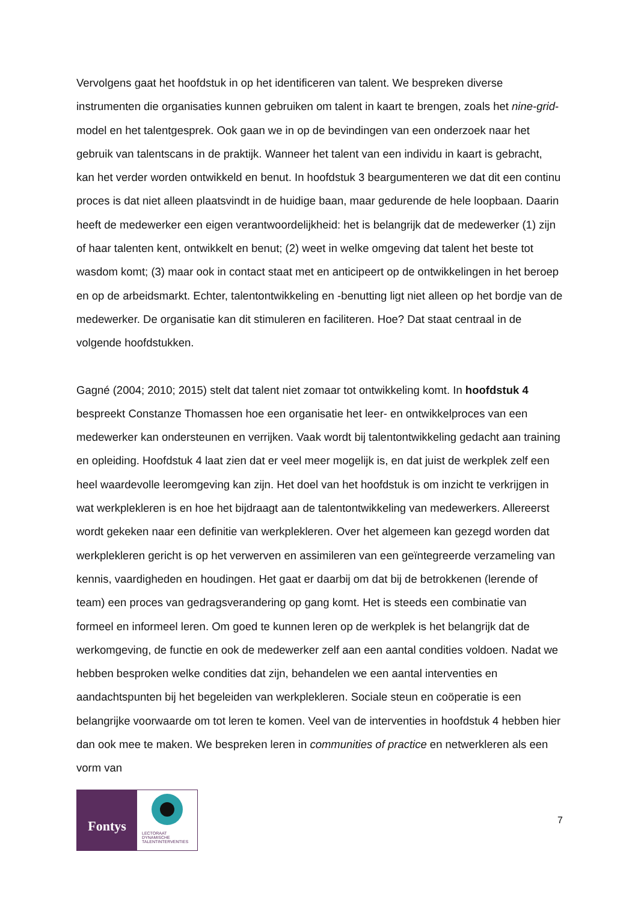Vervolgens gaat het hoofdstuk in op het identificeren van talent. We bespreken diverse instrumenten die organisaties kunnen gebruiken om talent in kaart te brengen, zoals het nine-grid-model en het talentgesprek. Ook gaan we in op de bevindingen van een onderzoek naar het gebruik van talentscans in de praktijk. Wanneer het talent van een individu in kaart is gebracht, kan het verder worden ontwikkeld en benut. In hoofdstuk 3 beargumenteren we dat dit een continu proces is dat niet alleen plaatsvindt in de huidige baan, maar gedurende de hele loopbaan. Daarin heeft de medewerker een eigen verantwoordelijkheid: het is belangrijk dat de medewerker (1) zijn of haar talenten kent, ontwikkelt en benut; (2) weet in welke omgeving dat talent het beste tot wasdom komt; (3) maar ook in contact staat met en anticipeert op de ontwikkelingen in het beroep en op de arbeidsmarkt. Echter, talentontwikkeling en -benutting ligt niet alleen op het bordje van de medewerker. De organisatie kan dit stimuleren en faciliteren. Hoe? Dat staat centraal in de volgende hoofdstukken.
Gagné (2004; 2010; 2015) stelt dat talent niet zomaar tot ontwikkeling komt. In hoofdstuk 4 bespreekt Constanze Thomassen hoe een organisatie het leer- en ontwikkelproces van een medewerker kan ondersteunen en verrijken. Vaak wordt bij talentontwikkeling gedacht aan training en opleiding. Hoofdstuk 4 laat zien dat er veel meer mogelijk is, en dat juist de werkplek zelf een heel waardevolle leeromgeving kan zijn. Het doel van het hoofdstuk is om inzicht te verkrijgen in wat werkplekleren is en hoe het bijdraagt aan de talentontwikkeling van medewerkers. Allereerst wordt gekeken naar een definitie van werkplekleren. Over het algemeen kan gezegd worden dat werkplekleren gericht is op het verwerven en assimileren van een geïntegreerde verzameling van kennis, vaardigheden en houdingen. Het gaat er daarbij om dat bij de betrokkenen (lerende of team) een proces van gedragsverandering op gang komt. Het is steeds een combinatie van formeel en informeel leren. Om goed te kunnen leren op de werkplek is het belangrijk dat de werkomgeving, de functie en ook de medewerker zelf aan een aantal condities voldoen. Nadat we hebben besproken welke condities dat zijn, behandelen we een aantal interventies en aandachtspunten bij het begeleiden van werkplekleren. Sociale steun en coöperatie is een belangrijke voorwaarde om tot leren te komen. Veel van de interventies in hoofdstuk 4 hebben hier dan ook mee te maken. We bespreken leren in communities of practice en netwerkleren als een vorm van
Fontys
LECTORAAT
DYNAMISCHE
TALENTINTERVENTIES
7